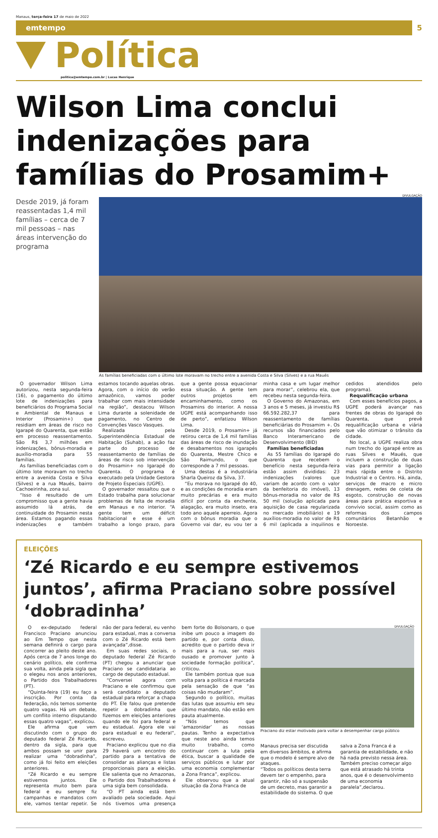Manaus, terça-feira 17 de maio de 2022
emtempo
5
Política
politica@emtempo.com.br | Lucas Henrique
Wilson Lima conclui indenizações para famílias do Prosamim+
DIVULGAÇÃO
Desde 2019, já foram reassentadas 1,4 mil famílias – cerca de 7 mil pessoas – nas áreas intervenção do programa
As famílias beneficiadas com o último lote moravam no trecho entre a avenida Costa e Silva (Silves) e a rua Maués
O governador Wilson Lima autorizou, nesta segunda-feira (16), o pagamento do último lote de indenizações para beneficiários do Programa Social e Ambiental de Manaus e Interior (Prosamin+) que residiam em áreas de risco no Igarapé do Quarenta, que estão em processo reassentamento. São R$ 3,7 milhões em indenizações, bônus-moradia e auxílio-moradia para 55 famílias.
As famílias beneficiadas com o último lote moravam no trecho entre a avenida Costa e Silva (Silves) e a rua Maués, bairro Cachoeirinha, zona sul.
“Isso é resultado de um compromisso que a gente havia assumido lá atrás, de continuidade do Prosamin nesta área. Estamos pagando essas indenizações e também estamos tocando aquelas obras. Agora, com o início do verão amazônico, vamos poder trabalhar com mais intensidade na região”, destacou Wilson Lima durante a solenidade de pagamento, no Centro de Convenções Vasco Vasques.
Realizada pela Superintendência Estadual de Habitação (Suhab), a ação faz parte do processo de reassentamento de famílias de áreas de risco sob intervenção do Prosamin+ no Igarapé do Quarenta. O programa é executado pela Unidade Gestora de Projeto Especiais (UGPE).
O governador ressaltou que o Estado trabalha para solucionar problemas de falta de moradia em Manaus e no interior. “A gente tem um déficit habitacional e esse é um trabalho a longo prazo, para que a gente possa equacionar essa situação. A gente tem outros projetos em encaminhamento, como os Prosamins do interior. A nossa UGPE está acompanhando isso de perto”, enfatizou Wilson Lima.
Desde 2019, o Prosamin+ já retirou cerca de 1,4 mil famílias das áreas de risco de inundação e desabamentos nos igarapés do Quarenta, Mestre Chico e São Raimundo, o que corresponde a 7 mil pessoas.
Uma destas é a industriária Sharla Queiroz da Silva, 37.
“Eu morava no Igarapé do 40, e as condições de moradia eram muito precárias e era muito difícil por conta da enchente, alagação, era muito inseto, era todo ano aquele aperreio. Agora com o bônus moradia que o Governo vai dar, eu vou ter a minha casa e um lugar melhor para morar”, celebrou ela, que recebeu nesta segunda-feira.
O Governo do Amazonas, em 3 anos e 5 meses, já investiu R$ 66.592.282,37 para reassentamento de famílias beneficiárias do Prosamim +. Os recursos são financiados pelo Banco Interamericano de Desenvolvimento (BID)
Famílias beneficiadas
As 55 famílias do Igarapé do Quarenta que recebem o benefício nesta segunda-feira estão assim divididas: 23 indenizações (valores que variam de acordo com o valor da benfeitoria do imóvel), 13 bônus-moradia no valor de R$ 50 mil (solução aplicada para aquisição de casa regularizada no mercado imobiliário) e 19 auxílios-moradia no valor de R$ 6 mil (aplicada a inquilinos e cedidos atendidos pelo programa).
Requalificação urbana
Com esses benefícios pagos, a UGPE poderá avançar nas frentes de obras do Igarapé do Quarenta, que prevê requalificação urbana e viária que vão otimizar o trânsito da cidade.
No local, a UGPE realiza obra num trecho do igarapé entre as ruas Silves e Maués, que incluem a construção de duas vias para permitir a ligação mais rápida entre o Distrito Industrial e o Centro. Há, ainda, serviços de macro e micro drenagem, redes de coleta de esgoto, construção de novas áreas para prática esportiva e convívio social, assim como as reformas dos campos comunitários Betanhão e Noroeste.
ELEIÇÕES
‘Zé Ricardo e eu sempre estivemos juntos’, afirma Praciano sobre possível ‘dobradinha’
O ex-deputado federal Francisco Praciano anunciou ao Em Tempo que nesta semana definirá o cargo para concorrer ao pleito deste ano. Após cerca de 7 anos longe do cenário político, ele confirma sua volta, ainda pela sigla que o elegeu nos anos anteriores, o Partido dos Trabalhadores (PT).
“Quinta-feira (19) eu faço a inscrição. Por conta da federação, nós temos somente quatro vagas. Há um debate, um conflito interno disputando essas quatro vagas”, explicou.
Ele afirma que vem discutindo com o grupo do deputado federal Zé Ricardo, dentro da sigla, para que ambos possam se unir para realizar uma “dobradinha”, como já foi feito em eleições anteriores.
“Zé Ricardo e eu sempre estivemos juntos. Ele representa muito bem para federal e eu sempre fiz campanhas e mandatos com ele, vamos tentar repetir. Se não der para federal, eu venho para estadual, mas a conversa com o Zé Ricardo está bem avançada”,disse.
Em suas redes sociais, o deputado federal Zé Ricardo (PT) chegou a anunciar que Praciano se candidataria ao cargo de deputado estadual.
“Conversei agora com Praciano e ele confirmou que será candidato a deputado estadual para reforçar a chapa do PT. Ele falou que pretende repetir a dobradinha que fizemos em eleições anteriores quando ele foi para federal e eu estadual. Agora ele vai para estadual e eu federal”, escreveu.
Praciano explicou que no dia 29 haverá um encontro do partido para a tentativa de consolidar as alianças e listas proporcionais para a eleição. Ele salienta que no Amazonas, o Partido dos Trabalhadores é uma sigla bem consolidada.
“O PT ainda está bem avaliado pela sociedade. Aqui nós tivemos uma presença bem forte do Bolsonaro, o que inibe um pouco a imagem do partido e, por conta disso, acredito que o partido deva ir mais para a rua, ser mais ousado e promover junto à sociedade formação política”, criticou.
Ele também pontua que sua volta para a política é marcada pela sensação de que “as coisas não mudaram”.
Segundo o político, muitas das lutas que assumiu em seu último mandato, não estão em pauta atualmente.
“Nós temos que ‘amazonidar’ as nossas pautas. Tenho a expectativa que neste ano ainda temos muito trabalho, como continuar com a luta pela ética, buscar a qualidade de serviços públicos e lutar por uma economia complementar a Zona Franca”, explicou.
Ele observou que a atual situação da Zona Franca de
DIVULGAÇÃO
Praciano diz estar motivado para voltar a desempenhar cargo público
Manaus precisa ser discutida em diversos âmbitos, e afirma que o modelo é sempre alvo de ataques.
“Todos os políticos desta terra devem ter o empenho, para garantir, não só a suspensão de um decreto, mas garantir a estabilidade do sistema. O que salva a Zona Franca é a garantia de estabilidade, e não há nada previsto nessa área. Também preciso começar algo que está atrasado há trinta anos, que é o desenvolvimento de uma economia paralela”,declarou.